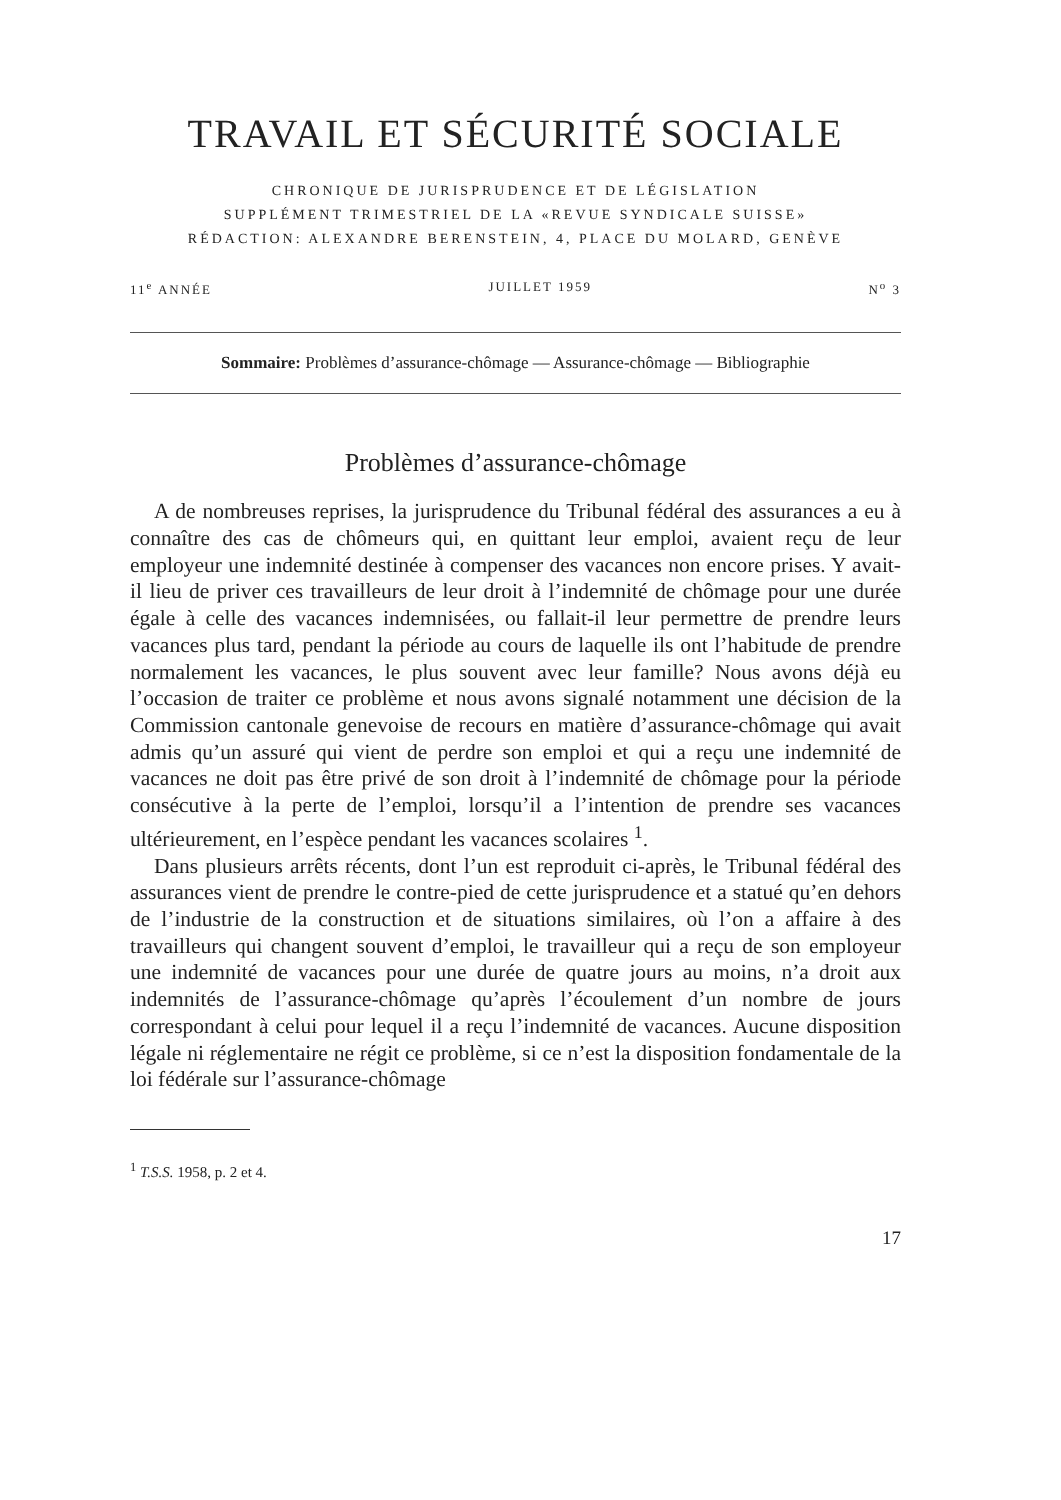TRAVAIL ET SÉCURITÉ SOCIALE
CHRONIQUE DE JURISPRUDENCE ET DE LÉGISLATION
SUPPLÉMENT TRIMESTRIEL DE LA «REVUE SYNDICALE SUISSE»
RÉDACTION: ALEXANDRE BERENSTEIN, 4, PLACE DU MOLARD, GENÈVE
11<sup>e</sup> ANNÉE JUILLET 1959 N<sup>o</sup> 3
Sommaire: Problèmes d’assurance-chômage — Assurance-chômage — Bibliographie
Problèmes d’assurance-chômage
A de nombreuses reprises, la jurisprudence du Tribunal fédéral des assurances a eu à connaître des cas de chômeurs qui, en quittant leur emploi, avaient reçu de leur employeur une indemnité destinée à compenser des vacances non encore prises. Y avait-il lieu de priver ces travailleurs de leur droit à l’indemnité de chômage pour une durée égale à celle des vacances indemnisées, ou fallait-il leur permettre de prendre leurs vacances plus tard, pendant la période au cours de laquelle ils ont l’habitude de prendre normalement les vacances, le plus souvent avec leur famille? Nous avons déjà eu l’occasion de traiter ce problème et nous avons signalé notamment une décision de la Commission cantonale genevoise de recours en matière d’assurance-chômage qui avait admis qu’un assuré qui vient de perdre son emploi et qui a reçu une indemnité de vacances ne doit pas être privé de son droit à l’indemnité de chômage pour la période consécutive à la perte de l’emploi, lorsqu’il a l’intention de prendre ses vacances ultérieurement, en l’espèce pendant les vacances scolaires <sup>1</sup>.
Dans plusieurs arrêts récents, dont l’un est reproduit ci-après, le Tribunal fédéral des assurances vient de prendre le contre-pied de cette jurisprudence et a statué qu’en dehors de l’industrie de la construction et de situations similaires, où l’on a affaire à des travailleurs qui changent souvent d’emploi, le travailleur qui a reçu de son employeur une indemnité de vacances pour une durée de quatre jours au moins, n’a droit aux indemnités de l’assurance-chômage qu’après l’écoulement d’un nombre de jours correspondant à celui pour lequel il a reçu l’indemnité de vacances. Aucune disposition légale ni réglementaire ne régit ce problème, si ce n’est la disposition fondamentale de la loi fédérale sur l’assurance-chômage
<sup>1</sup> T.S.S. 1958, p. 2 et 4.
17